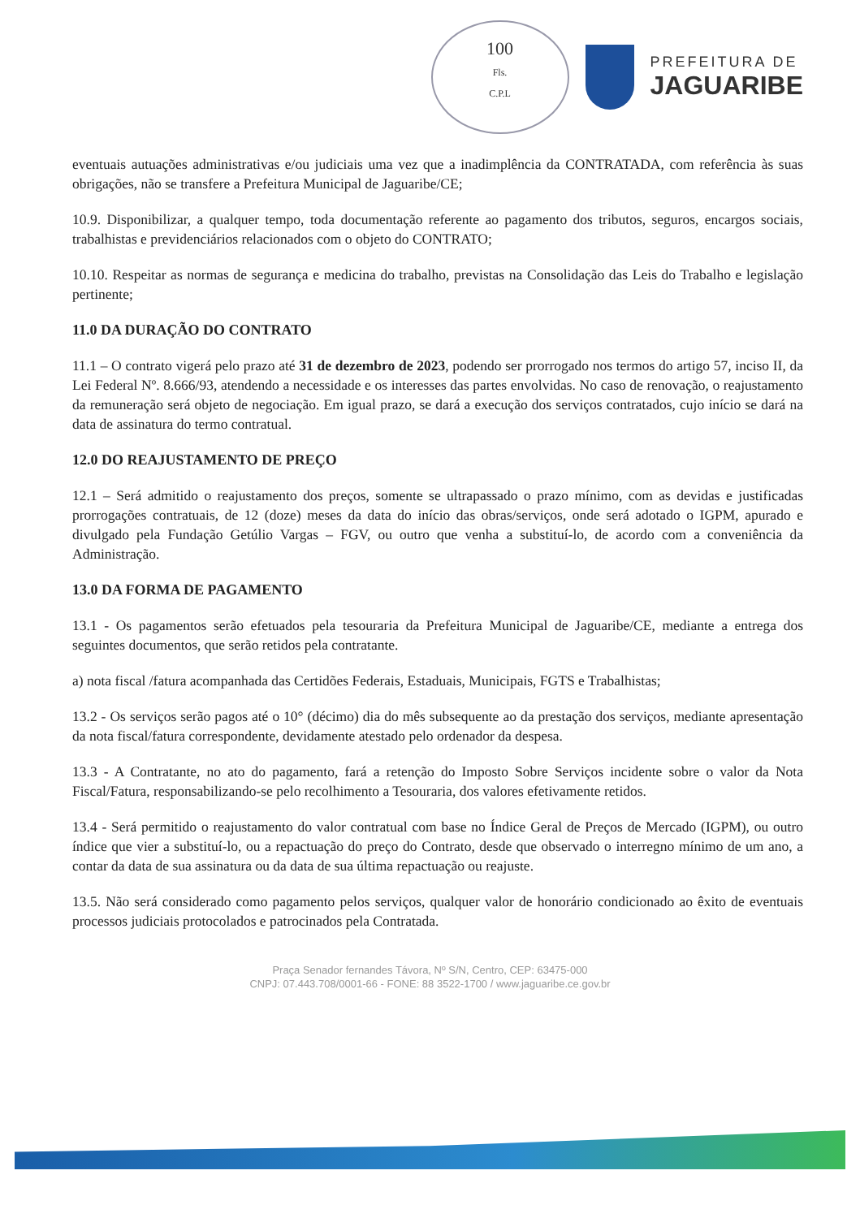100
Fls.
C.P.L
PREFEITURA DE
JAGUARIBE
eventuais autuações administrativas e/ou judiciais uma vez que a inadimplência da CONTRATADA, com referência às suas obrigações, não se transfere a Prefeitura Municipal de Jaguaribe/CE;
10.9. Disponibilizar, a qualquer tempo, toda documentação referente ao pagamento dos tributos, seguros, encargos sociais, trabalhistas e previdenciários relacionados com o objeto do CONTRATO;
10.10. Respeitar as normas de segurança e medicina do trabalho, previstas na Consolidação das Leis do Trabalho e legislação pertinente;
11.0 DA DURAÇÃO DO CONTRATO
11.1 – O contrato vigerá pelo prazo até 31 de dezembro de 2023, podendo ser prorrogado nos termos do artigo 57, inciso II, da Lei Federal Nº. 8.666/93, atendendo a necessidade e os interesses das partes envolvidas. No caso de renovação, o reajustamento da remuneração será objeto de negociação. Em igual prazo, se dará a execução dos serviços contratados, cujo início se dará na data de assinatura do termo contratual.
12.0 DO REAJUSTAMENTO DE PREÇO
12.1 – Será admitido o reajustamento dos preços, somente se ultrapassado o prazo mínimo, com as devidas e justificadas prorrogações contratuais, de 12 (doze) meses da data do início das obras/serviços, onde será adotado o IGPM, apurado e divulgado pela Fundação Getúlio Vargas – FGV, ou outro que venha a substituí-lo, de acordo com a conveniência da Administração.
13.0 DA FORMA DE PAGAMENTO
13.1 - Os pagamentos serão efetuados pela tesouraria da Prefeitura Municipal de Jaguaribe/CE, mediante a entrega dos seguintes documentos, que serão retidos pela contratante.
a) nota fiscal /fatura acompanhada das Certidões Federais, Estaduais, Municipais, FGTS e Trabalhistas;
13.2 - Os serviços serão pagos até o 10° (décimo) dia do mês subsequente ao da prestação dos serviços, mediante apresentação da nota fiscal/fatura correspondente, devidamente atestado pelo ordenador da despesa.
13.3 - A Contratante, no ato do pagamento, fará a retenção do Imposto Sobre Serviços incidente sobre o valor da Nota Fiscal/Fatura, responsabilizando-se pelo recolhimento a Tesouraria, dos valores efetivamente retidos.
13.4 - Será permitido o reajustamento do valor contratual com base no Índice Geral de Preços de Mercado (IGPM), ou outro índice que vier a substituí-lo, ou a repactuação do preço do Contrato, desde que observado o interregno mínimo de um ano, a contar da data de sua assinatura ou da data de sua última repactuação ou reajuste.
13.5. Não será considerado como pagamento pelos serviços, qualquer valor de honorário condicionado ao êxito de eventuais processos judiciais protocolados e patrocinados pela Contratada.
Praça Senador fernandes Távora, Nº S/N, Centro, CEP: 63475-000
CNPJ: 07.443.708/0001-66 - FONE: 88 3522-1700 / www.jaguaribe.ce.gov.br